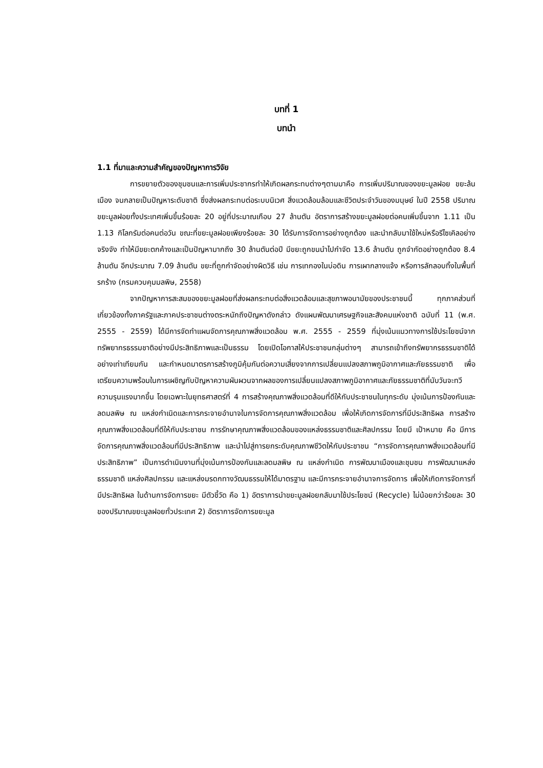บทที่ 1
บทนำ
1.1 ที่มาและความสำคัญของปัญหาการวิจัย
การขยายตัวของชุมชนและการเพิ่มประชากรทำให้เกิดผลกระทบต่างๆตามมาคือ การเพิ่มปริมาณของขยะมูลฝอย ขยะล้นเมือง จนกลายเป็นปัญหาระดับชาติ ซึ่งส่งผลกระทบต่อระบบนิเวศ สิ่งแวดล้อมล้อมและชีวิตประจำวันของมนุษย์ ในปี 2558 ปริมาณขยะมูลฝอยทั้งประเทศเพิ่มขึ้นร้อยละ 20 อยู่ที่ประมาณเกือบ 27 ล้านตัน อัตราการสร้างขยะมูลฝอยต่อคนเพิ่มขึ้นจาก 1.11 เป็น 1.13 กิโลกรัมต่อคนต่อวัน ขณะที่ขยะมูลฝอยเพียงร้อยละ 30 ได้รับการจัดการอย่างถูกต้อง และนำกลับมาใช้ใหม่หรือรีไซเคิลอย่างจริงจัง ทำให้มีขยะตกค้างและเป็นปัญหามากถึง 30 ล้านตันต่อปี มีขยะถูกขนนำไปกำจัด 13.6 ล้านตัน ถูกจำกัดอย่างถูกต้อง 8.4 ล้านตัน อีกประมาณ 7.09 ล้านตัน ขยะที่ถูกกำจัดอย่างผิดวิธี เช่น การเทกองในบ่อดิน การเผากลางแจ้ง หรือการลักลอบทิ้งในพื้นที่รกร้าง (กรมควบคุมมลพิษ, 2558)
จากปัญหาการสะสมของขยะมูลฝอยที่ส่งผลกระทบต่อสิ่งแวดล้อมและสุขภาพอนามัยของประชาชนนี้ ทุกภาคส่วนที่เกี่ยวข้องทั้งภาครัฐและภาคประชาชนต่างตระหนักถึงปัญหาดังกล่าว ดังแผนพัฒนาเศรษฐกิจและสังคมแห่งชาติ ฉบับที่ 11 (พ.ศ. 2555 - 2559) ได้มีการจัดทำแผนจัดการคุณภาพสิ่งแวดล้อม พ.ศ. 2555 - 2559 ที่มุ่งเน้นแนวทางการใช้ประโยชน์จากทรัพยากรธรรมชาติอย่างมีประสิทธิภาพและเป็นธรรม โดยเปิดโอกาสให้ประชาชนกลุ่มต่างๆ สามารถเข้าถึงทรัพยากรธรรมชาติได้อย่างเท่าเทียมกัน และกำหนดมาตรการสร้างภูมิคุ้มกันต่อความเสี่ยงจากการเปลี่ยนแปลงสภาพภูมิอากาศและภัยธรรมชาติ เพื่อเตรียมความพร้อมในการเผชิญกับปัญหาความผันผวนจากผลของการเปลี่ยนแปลงสภาพภูมิอากาศและภัยธรรมชาติที่นับวันจะทวีความรุนแรงมากขึ้น โดยเฉพาะในยุทธศาสตร์ที่ 4 การสร้างคุณภาพสิ่งแวดล้อมที่ดีให้กับประชาชนในทุกระดับ มุ่งเน้นการป้องกันและลดมลพิษ ณ แหล่งกำเนิดและการกระจายอำนาจในการจัดการคุณภาพสิ่งแวดล้อม เพื่อให้เกิดการจัดการที่มีประสิทธิผล การสร้างคุณภาพสิ่งแวดล้อมที่ดีให้กับประชาชน การรักษาคุณภาพสิ่งแวดล้อมของแหล่งธรรมชาติและศิลปกรรม โดยมี เป้าหมาย คือ มีการจัดการคุณภาพสิ่งแวดล้อมที่มีประสิทธิภาพ และนำไปสู่การยกระดับคุณภาพชีวิตให้กับประชาชน “การจัดการคุณภาพสิ่งแวดล้อมที่มีประสิทธิภาพ” เป็นการดำเนินงานที่มุ่งเน้นการป้องกันและลดมลพิษ ณ แหล่งกำเนิด การพัฒนาเมืองและชุมชน การพัฒนาแหล่งธรรมชาติ แหล่งศิลปกรรม และแหล่งมรดกทางวัฒนธรรมให้ได้มาตรฐาน และมีการกระจายอำนาจการจัดการ เพื่อให้เกิดการจัดการที่มีประสิทธิผล ในด้านการจัดการขยะ มีตัวชี้วัด คือ 1) อัตราการนำขยะมูลฝอยกลับมาใช้ประโยชน์ (Recycle) ไม่น้อยกว่าร้อยละ 30 ของปริมาณขยะมูลฝอยทั่วประเทศ 2) อัตราการจัดการขยะมูล